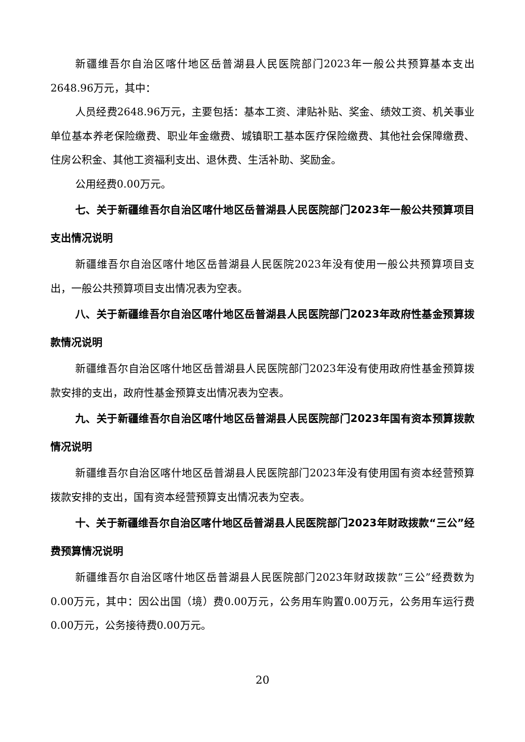新疆维吾尔自治区喀什地区岳普湖县人民医院部门2023年一般公共预算基本支出2648.96万元，其中：
人员经费2648.96万元，主要包括：基本工资、津贴补贴、奖金、绩效工资、机关事业单位基本养老保险缴费、职业年金缴费、城镇职工基本医疗保险缴费、其他社会保障缴费、住房公积金、其他工资福利支出、退休费、生活补助、奖励金。
公用经费0.00万元。
七、关于新疆维吾尔自治区喀什地区岳普湖县人民医院部门2023年一般公共预算项目支出情况说明
新疆维吾尔自治区喀什地区岳普湖县人民医院2023年没有使用一般公共预算项目支出，一般公共预算项目支出情况表为空表。
八、关于新疆维吾尔自治区喀什地区岳普湖县人民医院部门2023年政府性基金预算拨款情况说明
新疆维吾尔自治区喀什地区岳普湖县人民医院部门2023年没有使用政府性基金预算拨款安排的支出，政府性基金预算支出情况表为空表。
九、关于新疆维吾尔自治区喀什地区岳普湖县人民医院部门2023年国有资本预算拨款情况说明
新疆维吾尔自治区喀什地区岳普湖县人民医院部门2023年没有使用国有资本经营预算拨款安排的支出，国有资本经营预算支出情况表为空表。
十、关于新疆维吾尔自治区喀什地区岳普湖县人民医院部门2023年财政拨款“三公”经费预算情况说明
新疆维吾尔自治区喀什地区岳普湖县人民医院部门2023年财政拨款“三公”经费数为0.00万元，其中：因公出国（境）费0.00万元，公务用车购置0.00万元，公务用车运行费0.00万元，公务接待费0.00万元。
20